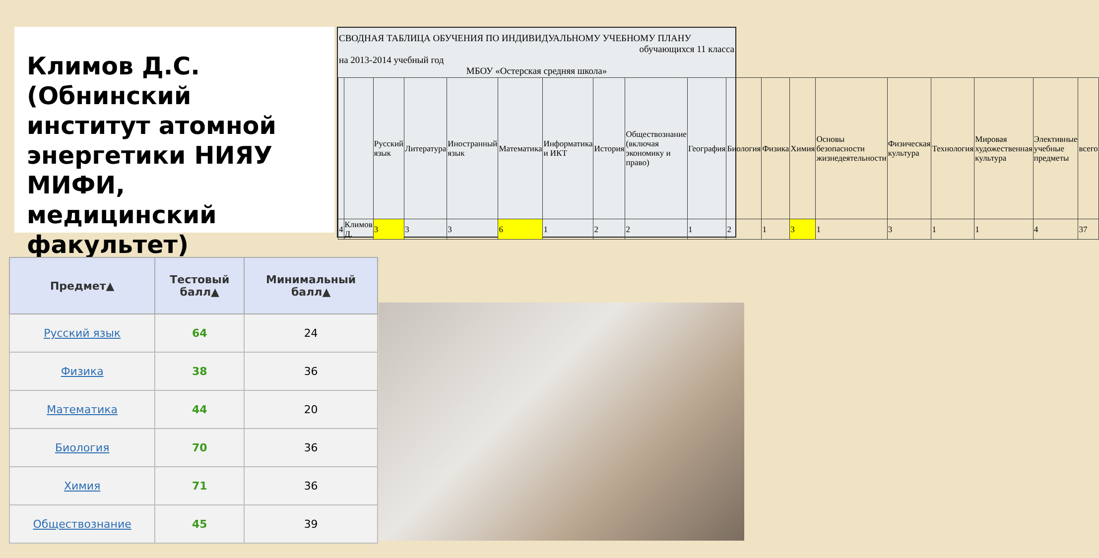Климов Д.С. (Обнинский институт атомной энергетики НИЯУ МИФИ, медицинский факультет)
СВОДНАЯ ТАБЛИЦА ОБУЧЕНИЯ ПО ИНДИВИДУАЛЬНОМУ УЧЕБНОМУ ПЛАНУ
обучающихся 11 класса
на 2013-2014 учебный год
МБОУ «Остерская средняя школа»
| | | Русский язык | Литература | Иностранный язык | Математика | Информатика и ИКТ | История | Обществознание (включая экономику и право) | География | Биология | Физика | Химия | Основы безопасности жизнедеятельности | Физическая культура | Технология | Мировая художественная культура | Элективные учебные предметы | всего |
| 4 | Климов Д. | 3 | 3 | 3 | 6 | 1 | 2 | 2 | 1 | 2 | 1 | 3 | 1 | 3 | 1 | 1 | 4 | 37 |
| Предмет▲ | Тестовый балл▲ | Минимальный балл▲ |
| --- | --- | --- |
| Русский язык | 64 | 24 |
| Физика | 38 | 36 |
| Математика | 44 | 20 |
| Биология | 70 | 36 |
| Химия | 71 | 36 |
| Обществознание | 45 | 39 |